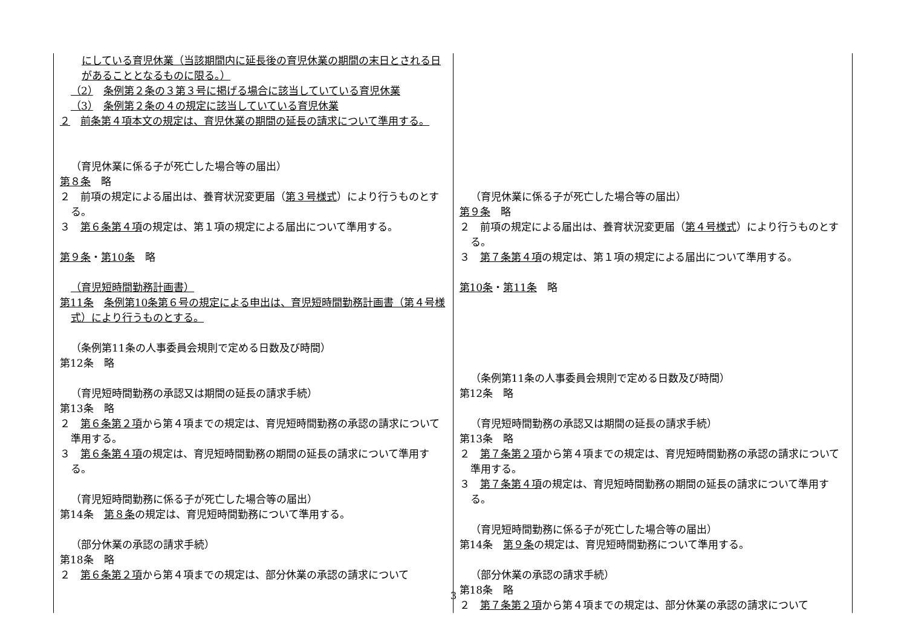| にしている育児休業（当該期間内に延長後の育児休業の期間の末日とされる日があることとなるものに限る。） （2） 条例第２条の３第３号に掲げる場合に該当していている育児休業 （3） 条例第２条の４の規定に該当していている育児休業 ２ 前条第４項本文の規定は、育児休業の期間の延長の請求について準用する。 （育児休業に係る子が死亡した場合等の届出） 第８条 略 ２ 前項の規定による届出は、養育状況変更届（ 第３号様式 ）により行うものとする。 ３ 第６条第４項 の規定は、第１項の規定による届出について準用する。 第９条 ・ 第10条 略 （育児短時間勤務計画書） 第11条 条例第10条第６号の規定による申出は、育児短時間勤務計画書（第４号様式）により行うものとする。 （条例第11条の人事委員会規則で定める日数及び時間） 第12条 略 （育児短時間勤務の承認又は期間の延長の請求手続） 第13条 略 ２ 第６条第２項 から第４項までの規定は、育児短時間勤務の承認の請求について準用する。 ３ 第６条第４項 の規定は、育児短時間勤務の期間の延長の請求について準用する。 （育児短時間勤務に係る子が死亡した場合等の届出） 第14条 第８条 の規定は、育児短時間勤務について準用する。 （部分休業の承認の請求手続） 第18条 略 ２ 第６条第２項 から第４項までの規定は、部分休業の承認の請求について | （育児休業に係る子が死亡した場合等の届出） 第９条 略 ２ 前項の規定による届出は、養育状況変更届（ 第４号様式 ）により行うものとする。 ３ 第７条第４項 の規定は、第１項の規定による届出について準用する。 第10条 ・ 第11条 略 （条例第11条の人事委員会規則で定める日数及び時間） 第12条 略 （育児短時間勤務の承認又は期間の延長の請求手続） 第13条 略 ２ 第７条第２項 から第４項までの規定は、育児短時間勤務の承認の請求について準用する。 ３ 第７条第４項 の規定は、育児短時間勤務の期間の延長の請求について準用する。 （育児短時間勤務に係る子が死亡した場合等の届出） 第14条 第９条 の規定は、育児短時間勤務について準用する。 （部分休業の承認の請求手続） 第18条 略 ２ 第７条第２項 から第４項までの規定は、部分休業の承認の請求について |
3